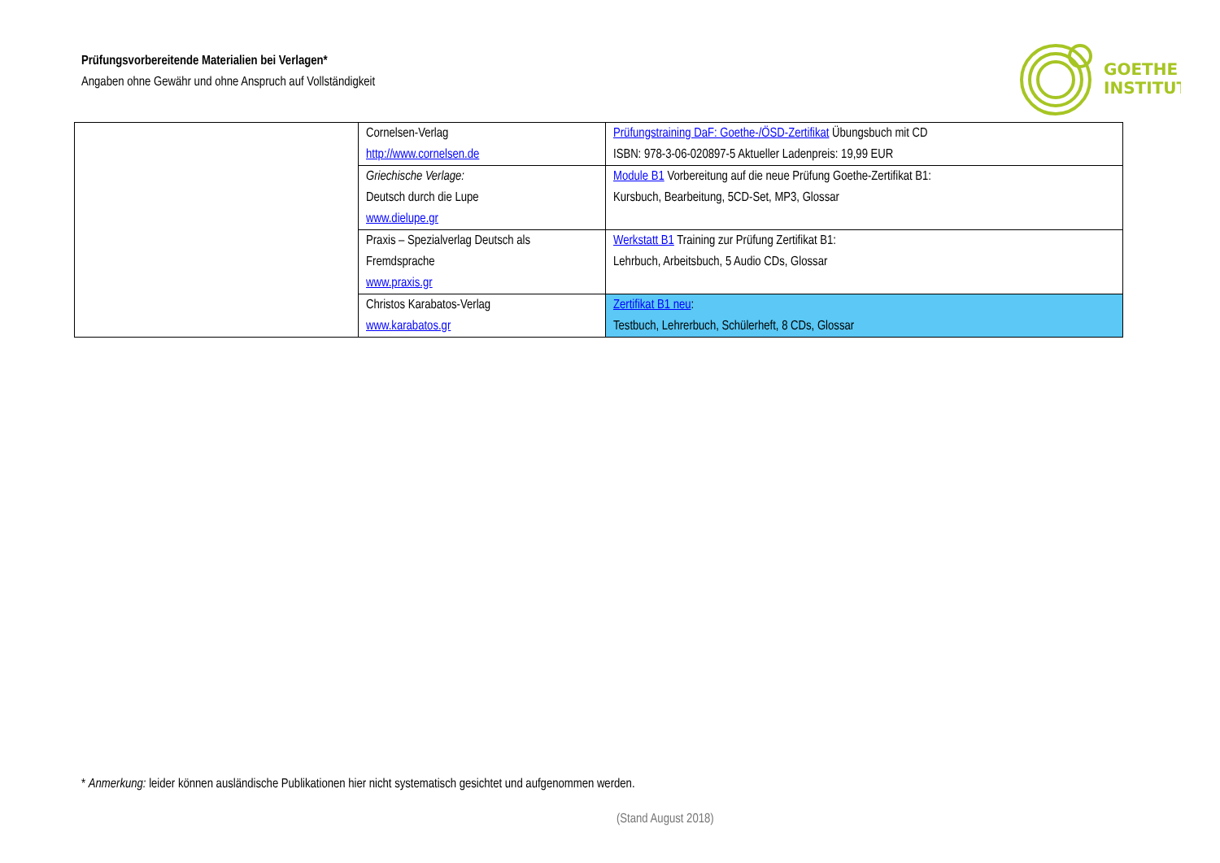Prüfungsvorbereitende Materialien bei Verlagen*
Angaben ohne Gewähr und ohne Anspruch auf Vollständigkeit
GOETHE
INSTITUT
| | Cornelsen-Verlag http://www.cornelsen.de | Prüfungstraining DaF: Goethe-/ÖSD-Zertifikat Übungsbuch mit CD ISBN: 978-3-06-020897-5 Aktueller Ladenpreis: 19,99 EUR |
| | Griechische Verlage: Deutsch durch die Lupe www.dielupe.gr | Module B1 Vorbereitung auf die neue Prüfung Goethe-Zertifikat B1: Kursbuch, Bearbeitung, 5CD-Set, MP3, Glossar |
| | Praxis – Spezialverlag Deutsch als Fremdsprache www.praxis.gr | Werkstatt B1 Training zur Prüfung Zertifikat B1: Lehrbuch, Arbeitsbuch, 5 Audio CDs, Glossar |
| | Christos Karabatos-Verlag www.karabatos.gr | Zertifikat B1 neu : Testbuch, Lehrerbuch, Schülerheft, 8 CDs, Glossar |
* Anmerkung: leider können ausländische Publikationen hier nicht systematisch gesichtet und aufgenommen werden.
(Stand August 2018)